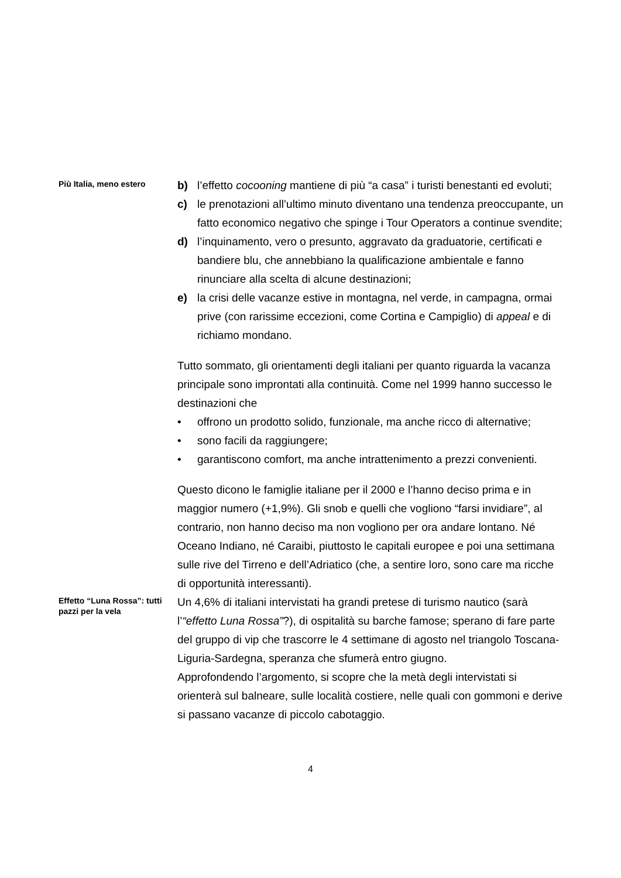Più Italia, meno estero
b) l’effetto cocooning mantiene di più “a casa” i turisti benestanti ed evoluti;
c) le prenotazioni all’ultimo minuto diventano una tendenza preoccupante, un fatto economico negativo che spinge i Tour Operators a continue svendite;
d) l’inquinamento, vero o presunto, aggravato da graduatorie, certificati e bandiere blu, che annebbiano la qualificazione ambientale e fanno rinunciare alla scelta di alcune destinazioni;
e) la crisi delle vacanze estive in montagna, nel verde, in campagna, ormai prive (con rarissime eccezioni, come Cortina e Campiglio) di appeal e di richiamo mondano.
Tutto sommato, gli orientamenti degli italiani per quanto riguarda la vacanza principale sono improntati alla continuità. Come nel 1999 hanno successo le destinazioni che
• offrono un prodotto solido, funzionale, ma anche ricco di alternative;
• sono facili da raggiungere;
• garantiscono comfort, ma anche intrattenimento a prezzi convenienti.
Questo dicono le famiglie italiane per il 2000 e l’hanno deciso prima e in maggior numero (+1,9%). Gli snob e quelli che vogliono “farsi invidiare”, al contrario, non hanno deciso ma non vogliono per ora andare lontano. Né Oceano Indiano, né Caraibi, piuttosto le capitali europee e poi una settimana sulle rive del Tirreno e dell’Adriatico (che, a sentire loro, sono care ma ricche di opportunità interessanti).
Effetto “Luna Rossa”: tutti pazzi per la vela
Un 4,6% di italiani intervistati ha grandi pretese di turismo nautico (sarà l’“effetto Luna Rossa”?), di ospitalità su barche famose; sperano di fare parte del gruppo di vip che trascorre le 4 settimane di agosto nel triangolo Toscana-Liguria-Sardegna, speranza che sfumerà entro giugno.
Approfondendo l’argomento, si scopre che la metà degli intervistati si orienterà sul balneare, sulle località costiere, nelle quali con gommoni e derive si passano vacanze di piccolo cabotaggio.
4